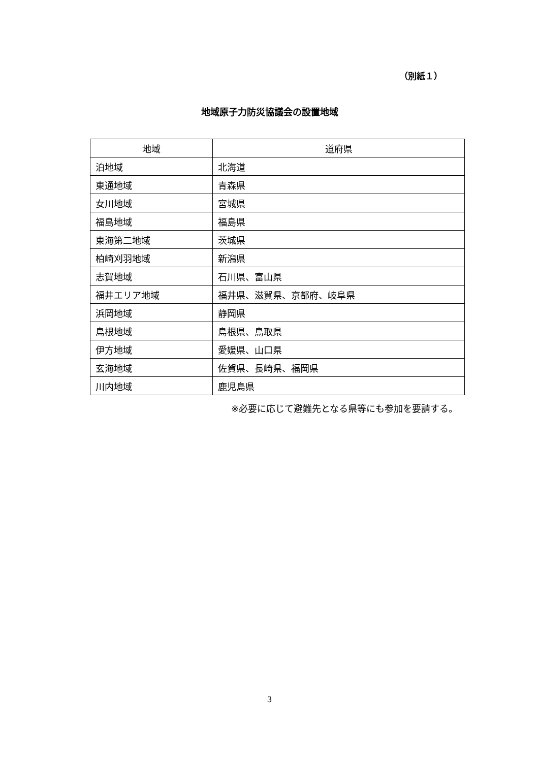（別紙１）
地域原子力防災協議会の設置地域
| 地域 | 道府県 |
| --- | --- |
| 泊地域 | 北海道 |
| 東通地域 | 青森県 |
| 女川地域 | 宮城県 |
| 福島地域 | 福島県 |
| 東海第二地域 | 茨城県 |
| 柏崎刈羽地域 | 新潟県 |
| 志賀地域 | 石川県、富山県 |
| 福井エリア地域 | 福井県、滋賀県、京都府、岐阜県 |
| 浜岡地域 | 静岡県 |
| 島根地域 | 島根県、鳥取県 |
| 伊方地域 | 愛媛県、山口県 |
| 玄海地域 | 佐賀県、長崎県、福岡県 |
| 川内地域 | 鹿児島県 |
※必要に応じて避難先となる県等にも参加を要請する。
3